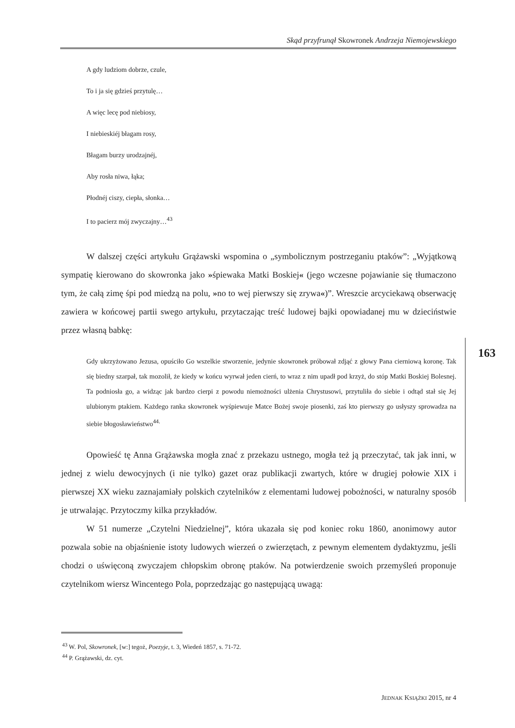Skąd przyfrunął Skowronek Andrzeja Niemojewskiego
A gdy ludziom dobrze, czule,
To i ja się gdzieś przytulę…
A więc lecę pod niebiosy,
I niebieskiéj błagam rosy,
Błagam burzy urodzajnéj,
Aby rosła niwa, łąka;
Płodnéj ciszy, ciepła, słonka…
I to pacierz mój zwyczajny…<sup>43</sup>
W dalszej części artykułu Grążawski wspomina o „symbolicznym postrzeganiu ptaków”: „Wyjątkową sympatię kierowano do skowronka jako »śpiewaka Matki Boskiej« (jego wczesne pojawianie się tłumaczono tym, że całą zimę śpi pod miedzą na polu, »no to wej pierwszy się zrywa«)”. Wreszcie arcyciekawą obserwację zawiera w końcowej partii swego artykułu, przytaczając treść ludowej bajki opowiadanej mu w dzieciństwie przez własną babkę:
Gdy ukrzyżowano Jezusa, opuściło Go wszelkie stworzenie, jedynie skowronek próbował zdjąć z głowy Pana cierniową koronę. Tak się biedny szarpał, tak mozolił, że kiedy w końcu wyrwał jeden cierń, to wraz z nim upadł pod krzyż, do stóp Matki Boskiej Bolesnej. Ta podniosła go, a widząc jak bardzo cierpi z powodu niemożności ulżenia Chrystusowi, przytuliła do siebie i odtąd stał się Jej ulubionym ptakiem. Każdego ranka skowronek wyśpiewuje Matce Bożej swoje piosenki, zaś kto pierwszy go usłyszy sprowadza na siebie błogosławieństwo<sup>44.</sup>
Opowieść tę Anna Grążawska mogła znać z przekazu ustnego, mogła też ją przeczytać, tak jak inni, w jednej z wielu dewocyjnych (i nie tylko) gazet oraz publikacji zwartych, które w drugiej połowie XIX i pierwszej XX wieku zaznajamiały polskich czytelników z elementami ludowej pobożności, w naturalny sposób je utrwalając. Przytoczmy kilka przykładów.
W 51 numerze „Czytelni Niedzielnej”, która ukazała się pod koniec roku 1860, anonimowy autor pozwala sobie na objaśnienie istoty ludowych wierzeń o zwierzętach, z pewnym elementem dydaktyzmu, jeśli chodzi o uświęconą zwyczajem chłopskim obronę ptaków. Na potwierdzenie swoich przemyśleń proponuje czytelnikom wiersz Wincentego Pola, poprzedzając go następującą uwagą:
163
<sup>43</sup> W. Pol, Skowronek, [w:] tegoż, Poezyje, t. 3, Wiedeń 1857, s. 71-72.
<sup>44</sup> P. Grążawski, dz. cyt.
JEDNAK KSIĄŻKI 2015, nr 4